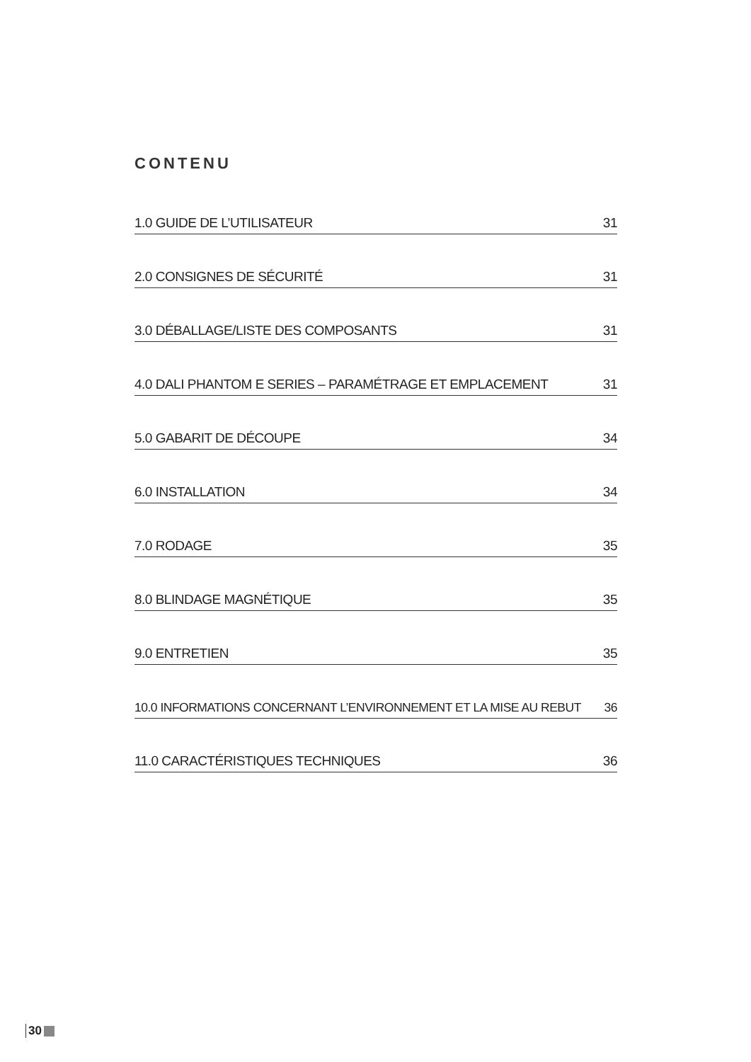CONTENU
1.0 GUIDE DE L’UTILISATEUR 31
2.0 CONSIGNES DE SÉCURITÉ 31
3.0 DÉBALLAGE/LISTE DES COMPOSANTS 31
4.0 DALI PHANTOM E SERIES – PARAMÉTRAGE ET EMPLACEMENT 31
5.0 GABARIT DE DÉCOUPE 34
6.0 INSTALLATION 34
7.0 RODAGE 35
8.0 BLINDAGE MAGNÉTIQUE 35
9.0 ENTRETIEN 35
10.0 INFORMATIONS CONCERNANT L’ENVIRONNEMENT ET LA MISE AU REBUT 36
11.0 CARACTÉRISTIQUES TECHNIQUES 36
30